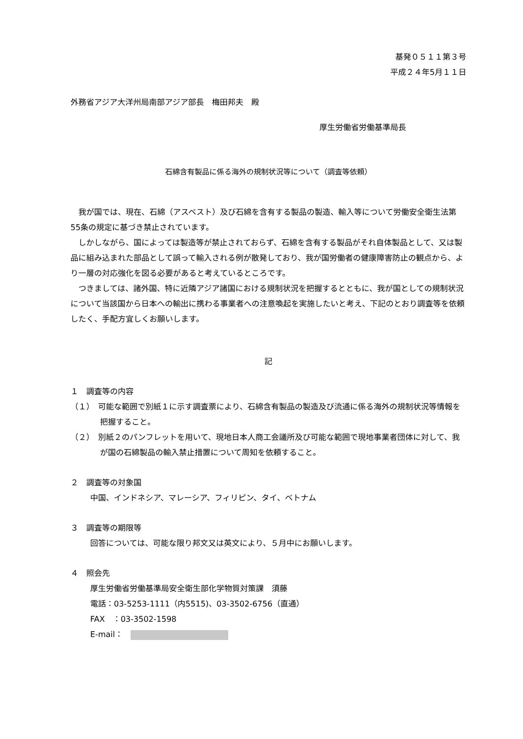基発０５１１第３号
平成２４年5月１１日
外務省アジア大洋州局南部アジア部長　梅田邦夫　殿
厚生労働省労働基準局長
石綿含有製品に係る海外の規制状況等について（調査等依頼）
我が国では、現在、石綿（アスベスト）及び石綿を含有する製品の製造、輸入等について労働安全衛生法第55条の規定に基づき禁止されています。
しかしながら、国によっては製造等が禁止されておらず、石綿を含有する製品がそれ自体製品として、又は製品に組み込まれた部品として誤って輸入される例が散発しており、我が国労働者の健康障害防止の観点から、より一層の対応強化を図る必要があると考えているところです。
つきましては、諸外国、特に近隣アジア諸国における規制状況を把握するとともに、我が国としての規制状況について当該国から日本への輸出に携わる事業者への注意喚起を実施したいと考え、下記のとおり調査等を依頼したく、手配方宜しくお願いします。
記
１　調査等の内容
（１）　可能な範囲で別紙１に示す調査票により、石綿含有製品の製造及び流通に係る海外の規制状況等情報を把握すること。
（２）　別紙２のパンフレットを用いて、現地日本人商工会議所及び可能な範囲で現地事業者団体に対して、我が国の石綿製品の輸入禁止措置について周知を依頼すること。
２　調査等の対象国
中国、インドネシア、マレーシア、フィリピン、タイ、ベトナム
３　調査等の期限等
回答については、可能な限り邦文又は英文により、５月中にお願いします。
４　照会先
厚生労働省労働基準局安全衛生部化学物質対策課　須藤
電話：03-5253-1111（内5515)、03-3502-6756（直通）
FAX　：03-3502-1598
E-mail：